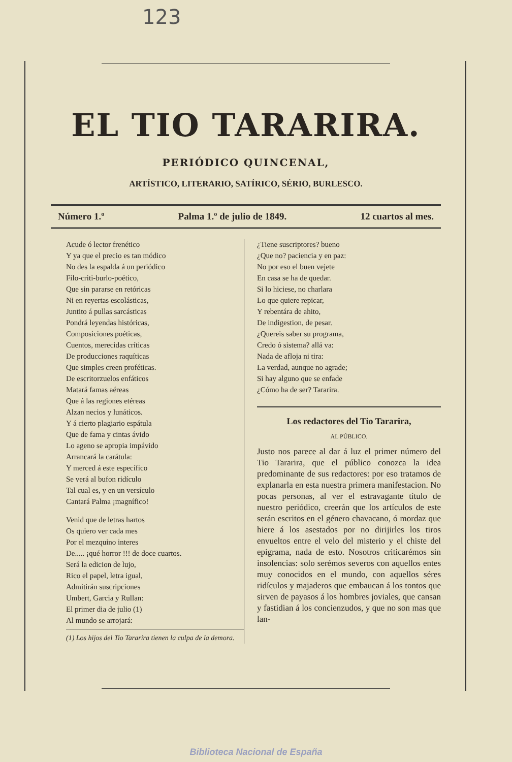123
EL TIO TARARIRA.
PERIÓDICO QUINCENAL,
ARTÍSTICO, LITERARIO, SATÍRICO, SÉRIO, BURLESCO.
Número 1.º Palma 1.º de julio de 1849. 12 cuartos al mes.
Acude ó lector frenético
Y ya que el precio es tan módico
No des la espalda á un periódico
Filo-criti-burlo-poético,
Que sin pararse en retóricas
Ni en reyertas escolásticas,
Juntito á pullas sarcásticas
Pondrá leyendas históricas,
Composiciones poéticas,
Cuentos, merecidas críticas
De producciones raquíticas
Que simples creen proféticas.
De escritorzuelos enfáticos
Matará famas aéreas
Que á las regiones etéreas
Alzan necios y lunáticos.
Y á cierto plagiario espátula
Que de fama y cintas ávido
Lo ageno se apropia impávido
Arrancará la carátula:
Y merced á este específico
Se verá al bufon ridículo
Tal cual es, y en un versículo
Cantará Palma ¡magnífico!
Venid que de letras hartos
Os quiero ver cada mes
Por el mezquino interes
De..... ¡qué horror !!! de doce cuartos.
Será la edicion de lujo,
Rico el papel, letra igual,
Admitirán suscripciones
Umbert, Garcia y Rullan:
El primer dia de julio (1)
Al mundo se arrojará:
(1) Los hijos del Tio Tararira tienen la culpa de la demora.
¿Tiene suscriptores? bueno
¿Que no? paciencia y en paz:
No por eso el buen vejete
En casa se ha de quedar.
Si lo hiciese, no charlara
Lo que quiere repicar,
Y rebentára de ahito,
De indigestion, de pesar.
¿Quereis saber su programa,
Credo ó sistema? allá va:
Nada de afloja ni tira:
La verdad, aunque no agrade;
Si hay alguno que se enfade
¿Cómo ha de ser? Tararira.
Los redactores del Tio Tararira,
AL PÚBLICO.
Justo nos parece al dar á luz el primer número del Tio Tararira, que el público conozca la idea predominante de sus redactores: por eso tratamos de explanarla en esta nuestra primera manifestacion. No pocas personas, al ver el estravagante título de nuestro periódico, creerán que los artículos de este serán escritos en el género chavacano, ó mordaz que hiere á los asestados por no dirijirles los tiros envueltos entre el velo del misterio y el chiste del epigrama, nada de esto. Nosotros criticarémos sin insolencias: solo serémos severos con aquellos entes muy conocidos en el mundo, con aquellos séres ridículos y majaderos que embaucan á los tontos que sirven de payasos á los hombres joviales, que cansan y fastidian á los concienzudos, y que no son mas que lan-
Biblioteca Nacional de España